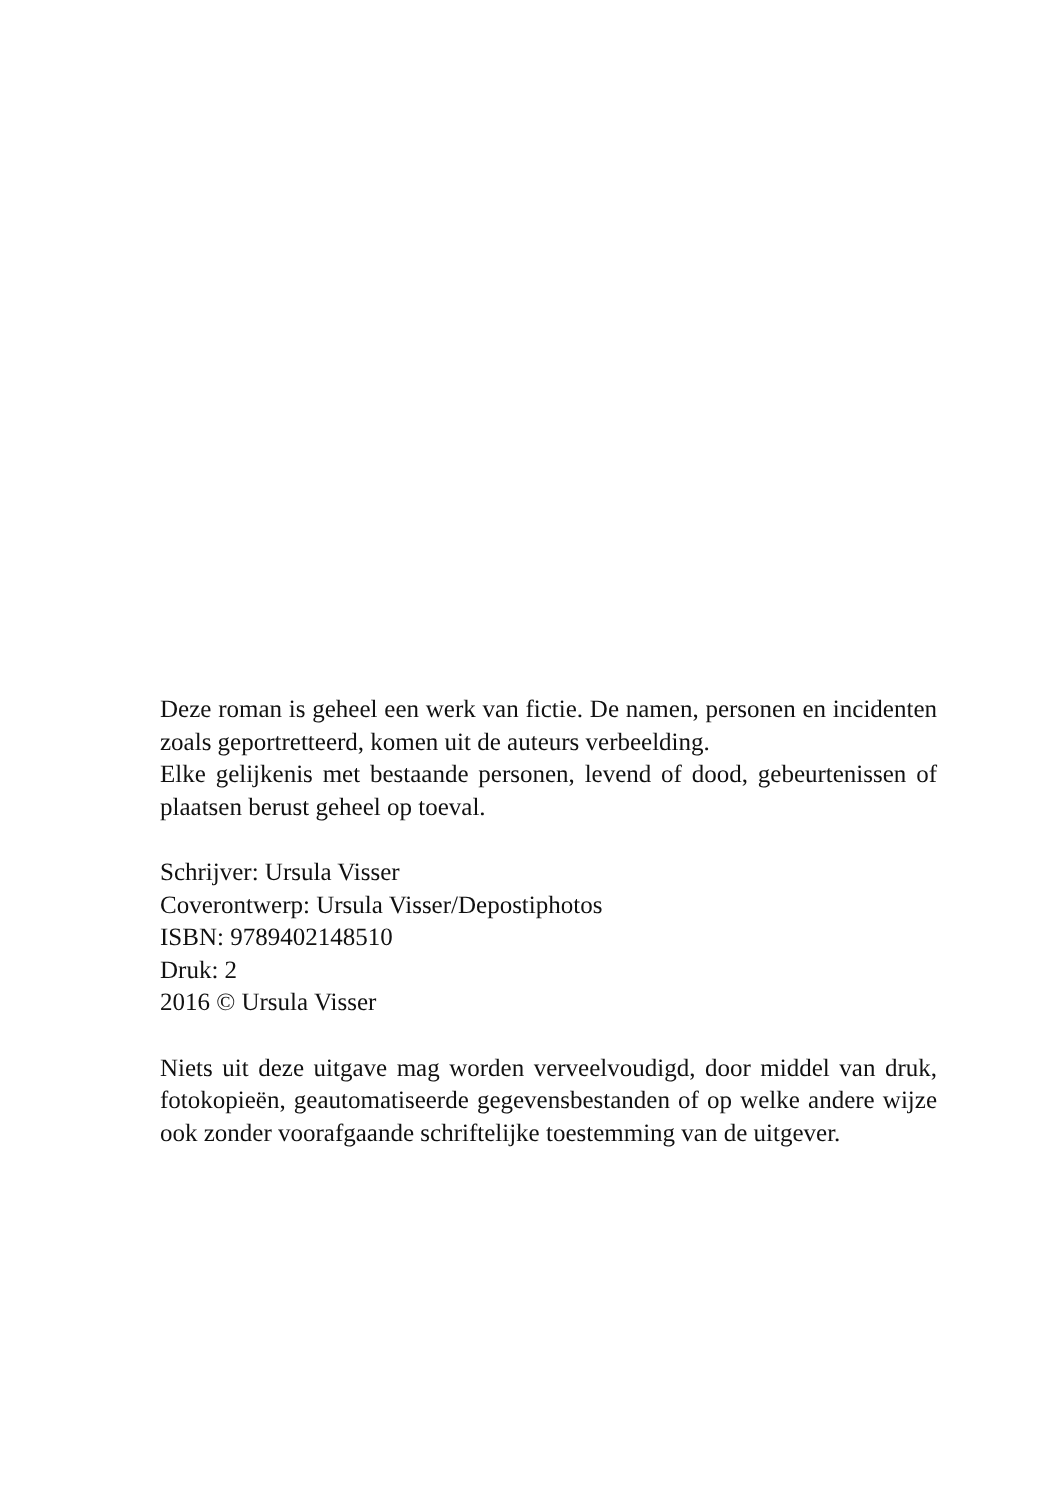Deze roman is geheel een werk van fictie. De namen, personen en incidenten zoals geportretteerd, komen uit de auteurs verbeelding.
Elke gelijkenis met bestaande personen, levend of dood, gebeurtenissen of plaatsen berust geheel op toeval.
Schrijver: Ursula Visser
Coverontwerp: Ursula Visser/Depostiphotos
ISBN: 9789402148510
Druk: 2
2016 © Ursula Visser
Niets uit deze uitgave mag worden verveelvoudigd, door middel van druk, fotokopieën, geautomatiseerde gegevensbestanden of op welke andere wijze ook zonder voorafgaande schriftelijke toestemming van de uitgever.